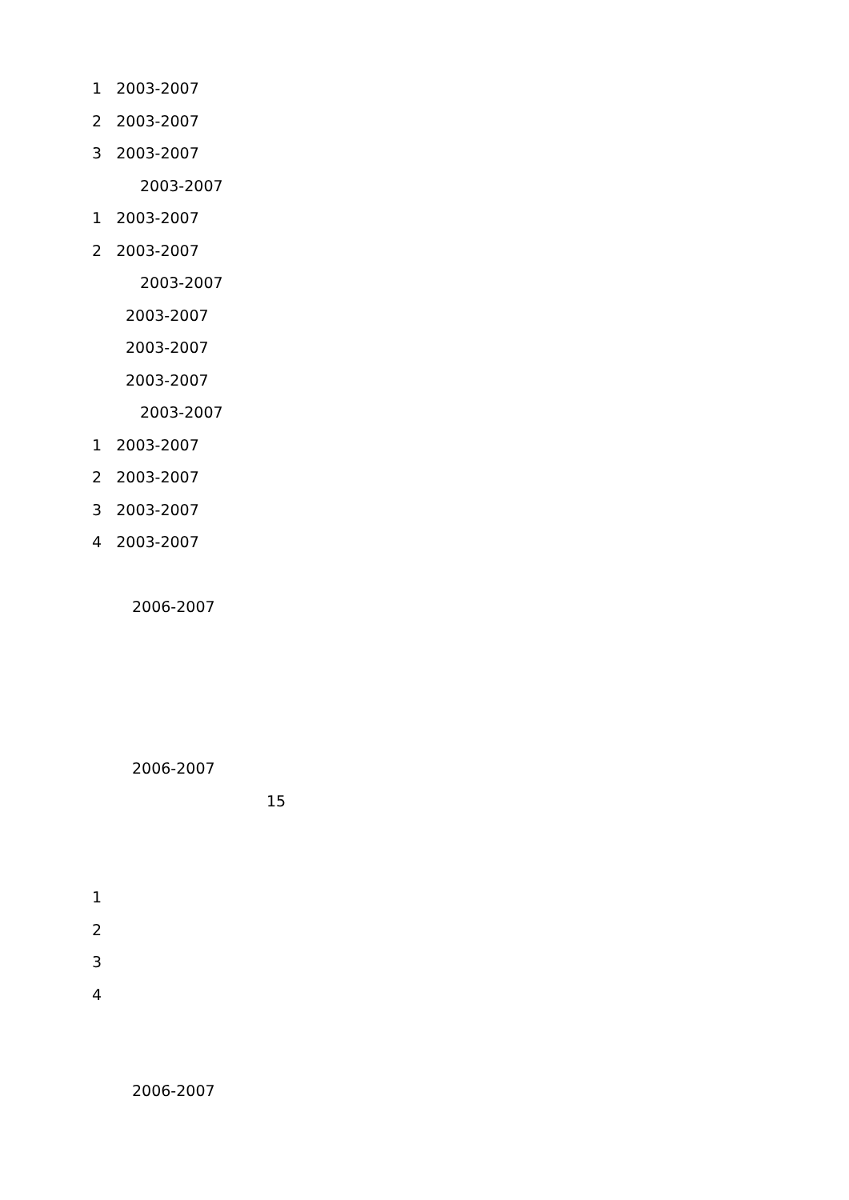1 2003-2007
2 2003-2007
3 2003-2007
2003-2007
1 2003-2007
2 2003-2007
2003-2007
2003-2007
2003-2007
2003-2007
2003-2007
1 2003-2007
2 2003-2007
3 2003-2007
4 2003-2007
2006-2007
2006-2007
15
1
2
3
4
2006-2007